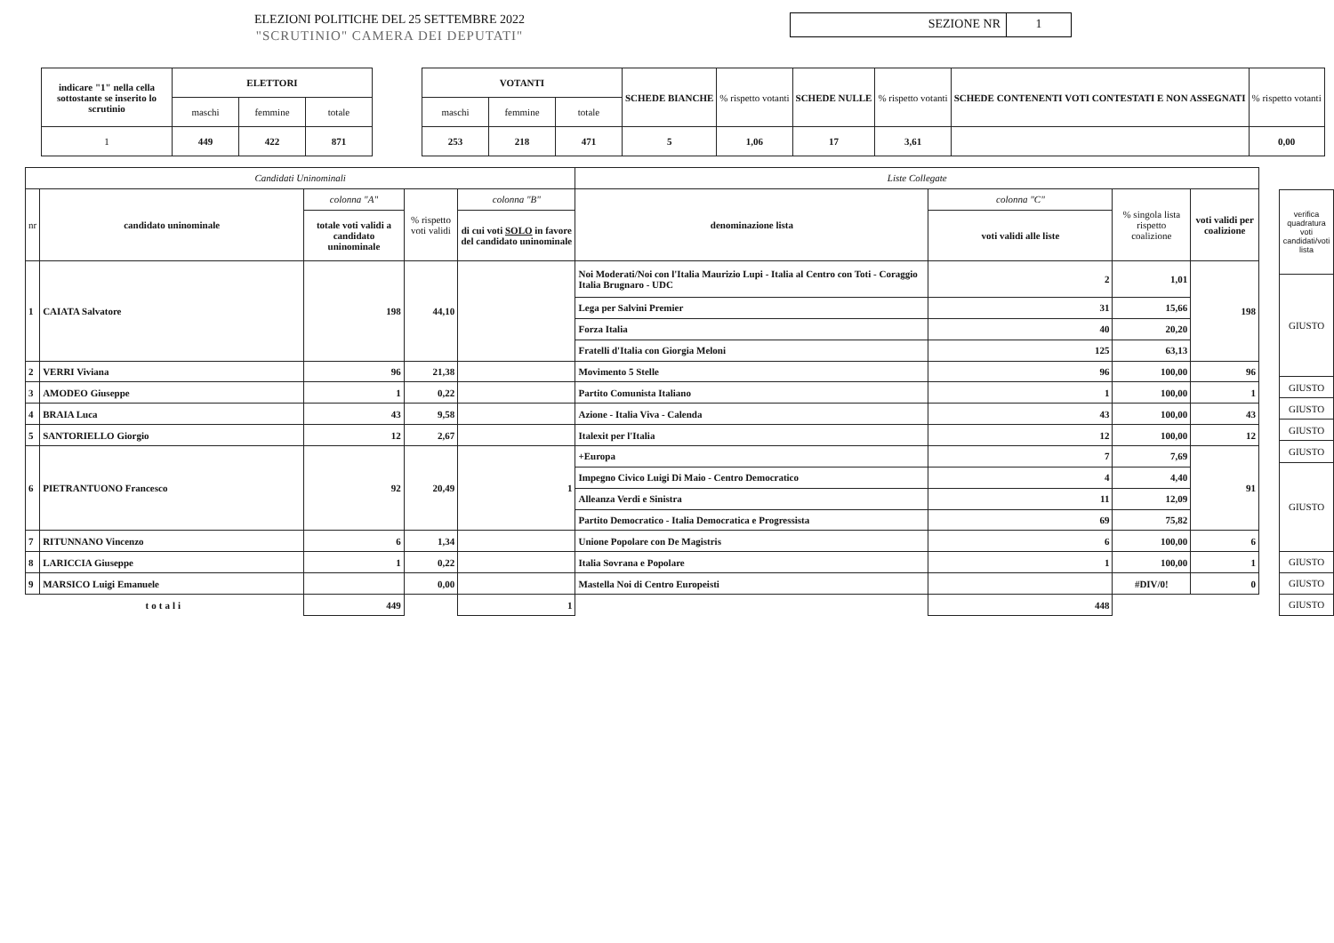ELEZIONI POLITICHE DEL 25 SETTEMBRE 2022
"SCRUTINIO" CAMERA DEI DEPUTATI"
SEZIONE NR 1
| indicare "1" nella cella sottostante se inserito lo scrutinio | ELETTORI | | |
| --- | --- | --- | --- |
| | maschi | femmine | totale |
| 1 | 449 | 422 | 871 |
| VOTANTI | | | SCHEDE BIANCHE | % rispetto votanti | SCHEDE NULLE | % rispetto votanti | SCHEDE CONTENENTI VOTI CONTESTATI E NON ASSEGNATI | % rispetto votanti |
| maschi | femmine | totale | | | | | | |
| 253 | 218 | 471 | 5 | 1,06 | 17 | 3,61 | | 0,00 |
| Candidati Uninominali | | | | | Liste Collegate | | | |
| --- | --- | --- | --- | --- | --- | --- | --- | --- |
| nr | candidato uninominale | colonna "A" | % rispetto voti validi | colonna "B" | denominazione lista | colonna "C" | % singola lista rispetto coalizione | voti validi per coalizione |
| | | totale voti validi a candidato uninominale | | di cui voti SOLO in favore del candidato uninominale | | voti validi alle liste | | |
| 1 | CAIATA Salvatore | 198 | 44,10 | | Noi Moderati/Noi con l'Italia Maurizio Lupi - Italia al Centro con Toti - Coraggio Italia Brugnaro - UDC | 2 | 1,01 | 198 |
| | | | | | Lega per Salvini Premier | 31 | 15,66 | |
| | | | | | Forza Italia | 40 | 20,20 | |
| | | | | | Fratelli d'Italia con Giorgia Meloni | 125 | 63,13 | |
| 2 | VERRI Viviana | 96 | 21,38 | | Movimento 5 Stelle | 96 | 100,00 | 96 |
| 3 | AMODEO Giuseppe | 1 | 0,22 | | Partito Comunista Italiano | 1 | 100,00 | 1 |
| 4 | BRAIA Luca | 43 | 9,58 | | Azione - Italia Viva - Calenda | 43 | 100,00 | 43 |
| 5 | SANTORIELLO Giorgio | 12 | 2,67 | | Italexit per l'Italia | 12 | 100,00 | 12 |
| 6 | PIETRANTUONO Francesco | 92 | 20,49 | 1 | +Europa | 7 | 7,69 | 91 |
| | | | | | Impegno Civico Luigi Di Maio - Centro Democratico | 4 | 4,40 | |
| | | | | | Alleanza Verdi e Sinistra | 11 | 12,09 | |
| | | | | | Partito Democratico - Italia Democratica e Progressista | 69 | 75,82 | |
| 7 | RITUNNANO Vincenzo | 6 | 1,34 | | Unione Popolare con De Magistris | 6 | 100,00 | 6 |
| 8 | LARICCIA Giuseppe | 1 | 0,22 | | Italia Sovrana e Popolare | 1 | 100,00 | 1 |
| 9 | MARSICO Luigi Emanuele | | 0,00 | | Mastella Noi di Centro Europeisti | | #DIV/0! | 0 |
| totali | | 449 | | 1 | | 448 | | |
| verifica quadratura voti candidati/voti lista |
| GIUSTO |
| GIUSTO |
| GIUSTO |
| GIUSTO |
| GIUSTO |
| GIUSTO |
| GIUSTO |
| GIUSTO |
| GIUSTO |